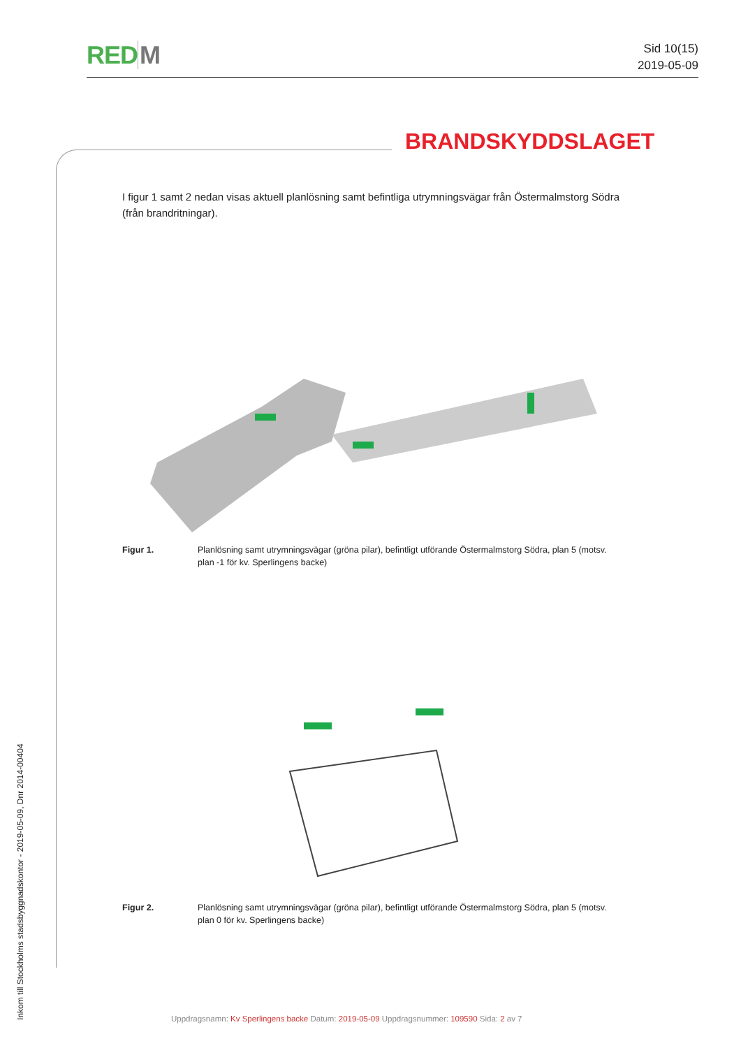REDM
Sid 10(15)
2019-05-09
BRANDSKYDDSLAGET
I figur 1 samt 2 nedan visas aktuell planlösning samt befintliga utrymningsvägar från Östermalmstorg Södra (från brandritningar).
Figur 1. Planlösning samt utrymningsvägar (gröna pilar), befintligt utförande Östermalmstorg Södra, plan 5 (motsv. plan -1 för kv. Sperlingens backe)
Figur 2. Planlösning samt utrymningsvägar (gröna pilar), befintligt utförande Östermalmstorg Södra, plan 5 (motsv. plan 0 för kv. Sperlingens backe)
Inkom till Stockholms stadsbyggnadskontor - 2019-05-09, Dnr 2014-00404
Uppdragsnamn: Kv Sperlingens backe Datum: 2019-05-09 Uppdragsnummer: 109590 Sida: 2 av 7